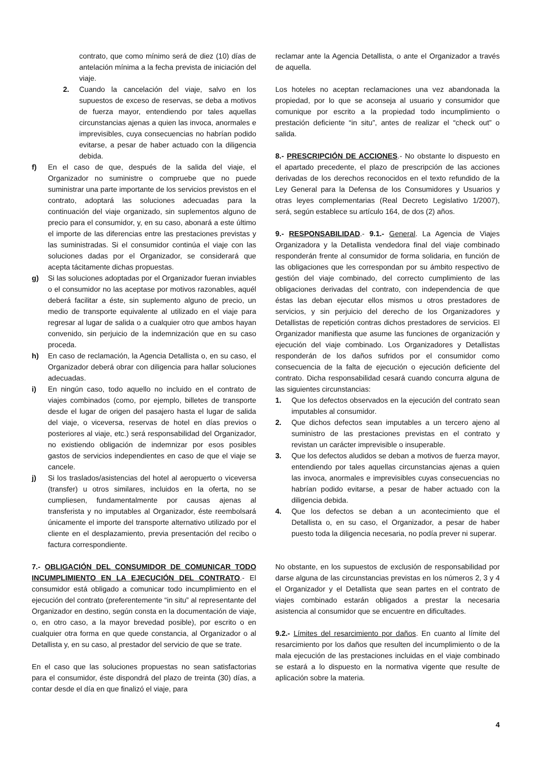contrato, que como mínimo será de diez (10) días de antelación mínima a la fecha prevista de iniciación del viaje.
2. Cuando la cancelación del viaje, salvo en los supuestos de exceso de reservas, se deba a motivos de fuerza mayor, entendiendo por tales aquellas circunstancias ajenas a quien las invoca, anormales e imprevisibles, cuya consecuencias no habrían podido evitarse, a pesar de haber actuado con la diligencia debida.
f) En el caso de que, después de la salida del viaje, el Organizador no suministre o compruebe que no puede suministrar una parte importante de los servicios previstos en el contrato, adoptará las soluciones adecuadas para la continuación del viaje organizado, sin suplementos alguno de precio para el consumidor, y, en su caso, abonará a este último el importe de las diferencias entre las prestaciones previstas y las suministradas. Si el consumidor continúa el viaje con las soluciones dadas por el Organizador, se considerará que acepta tácitamente dichas propuestas.
g) Si las soluciones adoptadas por el Organizador fueran inviables o el consumidor no las aceptase por motivos razonables, aquél deberá facilitar a éste, sin suplemento alguno de precio, un medio de transporte equivalente al utilizado en el viaje para regresar al lugar de salida o a cualquier otro que ambos hayan convenido, sin perjuicio de la indemnización que en su caso proceda.
h) En caso de reclamación, la Agencia Detallista o, en su caso, el Organizador deberá obrar con diligencia para hallar soluciones adecuadas.
i) En ningún caso, todo aquello no incluido en el contrato de viajes combinados (como, por ejemplo, billetes de transporte desde el lugar de origen del pasajero hasta el lugar de salida del viaje, o viceversa, reservas de hotel en días previos o posteriores al viaje, etc.) será responsabilidad del Organizador, no existiendo obligación de indemnizar por esos posibles gastos de servicios independientes en caso de que el viaje se cancele.
j) Si los traslados/asistencias del hotel al aeropuerto o viceversa (transfer) u otros similares, incluidos en la oferta, no se cumpliesen, fundamentalmente por causas ajenas al transferista y no imputables al Organizador, éste reembolsará únicamente el importe del transporte alternativo utilizado por el cliente en el desplazamiento, previa presentación del recibo o factura correspondiente.
7.- OBLIGACIÓN DEL CONSUMIDOR DE COMUNICAR TODO INCUMPLIMIENTO EN LA EJECUCIÓN DEL CONTRATO.- El consumidor está obligado a comunicar todo incumplimiento en el ejecución del contrato (preferentemente “in situ” al representante del Organizador en destino, según consta en la documentación de viaje, o, en otro caso, a la mayor brevedad posible), por escrito o en cualquier otra forma en que quede constancia, al Organizador o al Detallista y, en su caso, al prestador del servicio de que se trate.
En el caso que las soluciones propuestas no sean satisfactorias para el consumidor, éste dispondrá del plazo de treinta (30) días, a contar desde el día en que finalizó el viaje, para
reclamar ante la Agencia Detallista, o ante el Organizador a través de aquella.
Los hoteles no aceptan reclamaciones una vez abandonada la propiedad, por lo que se aconseja al usuario y consumidor que comunique por escrito a la propiedad todo incumplimiento o prestación deficiente “in situ”, antes de realizar el “check out” o salida.
8.- PRESCRIPCIÓN DE ACCIONES.- No obstante lo dispuesto en el apartado precedente, el plazo de prescripción de las acciones derivadas de los derechos reconocidos en el texto refundido de la Ley General para la Defensa de los Consumidores y Usuarios y otras leyes complementarias (Real Decreto Legislativo 1/2007), será, según establece su artículo 164, de dos (2) años.
9.- RESPONSABILIDAD.- 9.1.- General. La Agencia de Viajes Organizadora y la Detallista vendedora final del viaje combinado responderán frente al consumidor de forma solidaria, en función de las obligaciones que les correspondan por su ámbito respectivo de gestión del viaje combinado, del correcto cumplimiento de las obligaciones derivadas del contrato, con independencia de que éstas las deban ejecutar ellos mismos u otros prestadores de servicios, y sin perjuicio del derecho de los Organizadores y Detallistas de repetición contras dichos prestadores de servicios. El Organizador manifiesta que asume las funciones de organización y ejecución del viaje combinado. Los Organizadores y Detallistas responderán de los daños sufridos por el consumidor como consecuencia de la falta de ejecución o ejecución deficiente del contrato. Dicha responsabilidad cesará cuando concurra alguna de las siguientes circunstancias:
1. Que los defectos observados en la ejecución del contrato sean imputables al consumidor.
2. Que dichos defectos sean imputables a un tercero ajeno al suministro de las prestaciones previstas en el contrato y revistan un carácter imprevisible o insuperable.
3. Que los defectos aludidos se deban a motivos de fuerza mayor, entendiendo por tales aquellas circunstancias ajenas a quien las invoca, anormales e imprevisibles cuyas consecuencias no habrían podido evitarse, a pesar de haber actuado con la diligencia debida.
4. Que los defectos se deban a un acontecimiento que el Detallista o, en su caso, el Organizador, a pesar de haber puesto toda la diligencia necesaria, no podía prever ni superar.
No obstante, en los supuestos de exclusión de responsabilidad por darse alguna de las circunstancias previstas en los números 2, 3 y 4 el Organizador y el Detallista que sean partes en el contrato de viajes combinado estarán obligados a prestar la necesaria asistencia al consumidor que se encuentre en dificultades.
9.2.- Límites del resarcimiento por daños. En cuanto al límite del resarcimiento por los daños que resulten del incumplimiento o de la mala ejecución de las prestaciones incluidas en el viaje combinado se estará a lo dispuesto en la normativa vigente que resulte de aplicación sobre la materia.
4